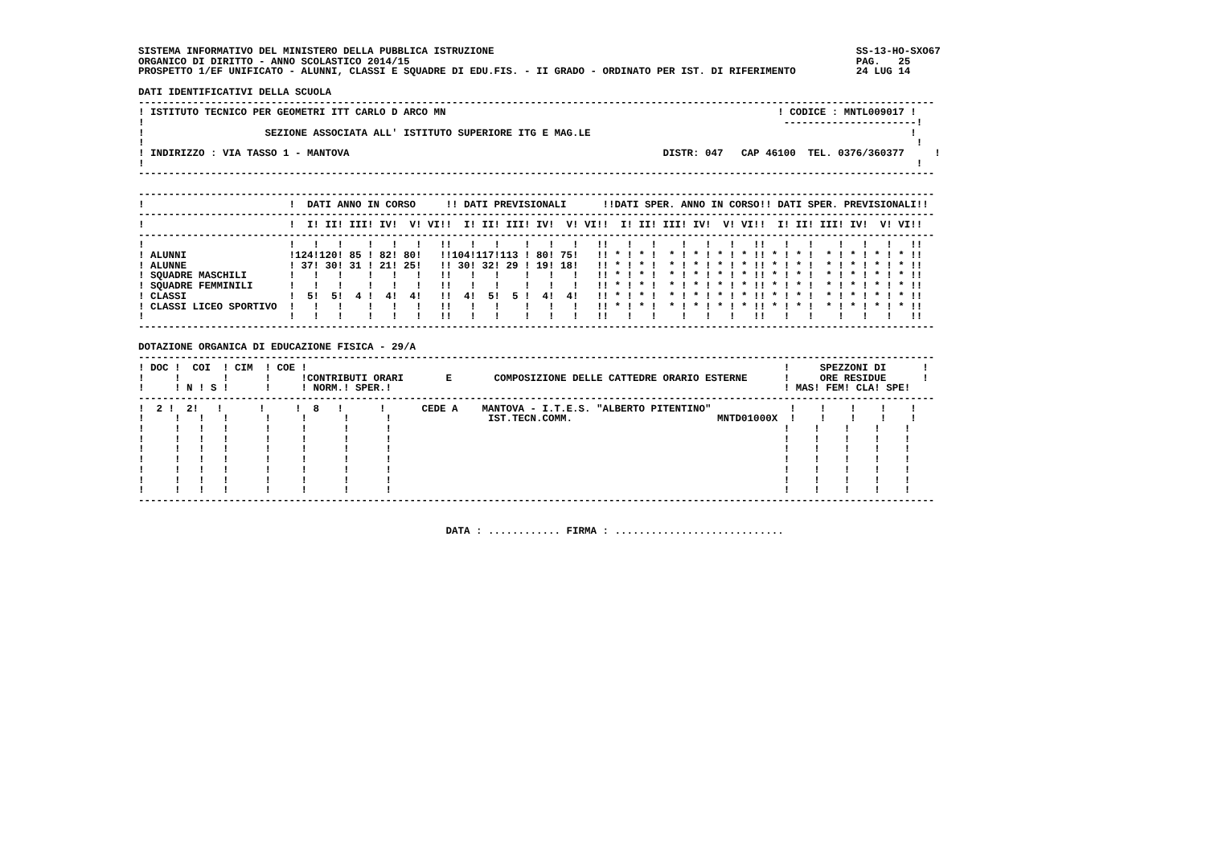SISTEMA INFORMATIVO DEL MINISTERO DELLA PUBBLICA ISTRUZIONE                                                            SS-13-HO-SXO67
ORGANICO DI DIRITTO - ANNO SCOLASTICO 2014/15                                                                          PAG.   25
PROSPETTO 1/EF UNIFICATO - ALUNNI, CLASSI E SQUADRE DI EDU.FIS. - II GRADO - ORDINATO PER IST. DI RIFERIMENTO          24 LUG 14

DATI IDENTIFICATIVI DELLA SCUOLA
------------------------------------------------------------------------------------------------------------------------------------
! ISTITUTO TECNICO PER GEOMETRI ITT CARLO D ARCO MN                                                       ! CODICE : MNTL009017 !
!                                                                                                          ----------------------!
!                    SEZIONE ASSOCIATA ALL' ISTITUTO SUPERIORE ITG E MAG.LE                                                     !
!                                                                                                                                !
! INDIRIZZO : VIA TASSO 1 - MANTOVA                                                    DISTR: 047   CAP 46100  TEL. 0376/360377     !
!                                                                                                                                !
------------------------------------------------------------------------------------------------------------------------------------

------------------------------------------------------------------------------------------------------------------------------------
!                        !  DATI ANNO IN CORSO     !! DATI PREVISIONALI      !!DATI SPER. ANNO IN CORSO!! DATI SPER. PREVISIONALI!!
------------------------------------------------------------------------------------------------------------------------------------
!                        !  I! II! III! IV!  V! VI!!  I! II! III! IV!  V! VI!!  I! II! III! IV!  V! VI!!  I! II! III! IV!  V! VI!!
------------------------------------------------------------------------------------------------------------------------------------
!                        !   !   !    !   !   !   !!   !   !    !   !   !   !!   !   !    !   !   !   !!   !   !    !   !   !   !!
! ALUNNI                 !124!120! 85 ! 82! 80!   !!104!117!113 ! 80! 75!   !! * ! * !  * ! * ! * ! * !! * ! * !  * ! * ! * ! * !!
! ALUNNE                 ! 37! 30! 31 ! 21! 25!   !! 30! 32! 29 ! 19! 18!   !! * ! * !  * ! * ! * ! * !! * ! * !  * ! * ! * ! * !!
! SQUADRE MASCHILI       !   !   !    !   !   !   !!   !   !    !   !   !   !! * ! * !  * ! * ! * ! * !! * ! * !  * ! * ! * ! * !!
! SQUADRE FEMMINILI      !   !   !    !   !   !   !!   !   !    !   !   !   !! * ! * !  * ! * ! * ! * !! * ! * !  * ! * ! * ! * !!
! CLASSI                 !  5!  5!  4 !  4!  4!   !!  4!  5!  5 !  4!  4!   !! * ! * !  * ! * ! * ! * !! * ! * !  * ! * ! * ! * !!
! CLASSI LICEO SPORTIVO  !   !   !    !   !   !   !!   !   !    !   !   !   !! * ! * !  * ! * ! * ! * !! * ! * !  * ! * ! * ! * !!
!                        !   !   !    !   !   !   !!   !   !    !   !   !   !!   !   !    !   !   !   !!   !   !    !   !   !   !!
------------------------------------------------------------------------------------------------------------------------------------

DOTAZIONE ORGANICA DI EDUCAZIONE FISICA - 29/A
------------------------------------------------------------------------------------------------------------------------------------
! DOC !  COI  ! CIM  ! COE !                                                                               !     SPEZZONI DI      !
!     !       !      !     !CONTRIBUTI ORARI       E       COMPOSIZIONE DELLE CATTEDRE ORARIO ESTERNE      !     ORE RESIDUE      !
!     ! N ! S !      !     ! NORM.! SPER.!                                                                 ! MAS! FEM! CLA! SPE!
------------------------------------------------------------------------------------------------------------------------------------
!  2 !  2!   !      !     !  8   !      !      CEDE A    MANTOVA - I.T.E.S. "ALBERTO PITENTINO"             !    !    !    !    !
!     !   !   !      !     !      !      !                IST.TECN.COMM.                        MNTD01000X  !    !    !    !    !
!     !   !   !      !     !      !      !                                                                 !    !    !    !    !
!     !   !   !      !     !      !      !                                                                 !    !    !    !    !
!     !   !   !      !     !      !      !                                                                 !    !    !    !    !
!     !   !   !      !     !      !      !                                                                 !    !    !    !    !
!     !   !   !      !     !      !      !                                                                 !    !    !    !    !
!     !   !   !      !     !      !      !                                                                 !    !    !    !    !
!     !   !   !      !     !      !      !                                                                 !    !    !    !    !
------------------------------------------------------------------------------------------------------------------------------------


                                                   DATA : ............ FIRMA : ............................